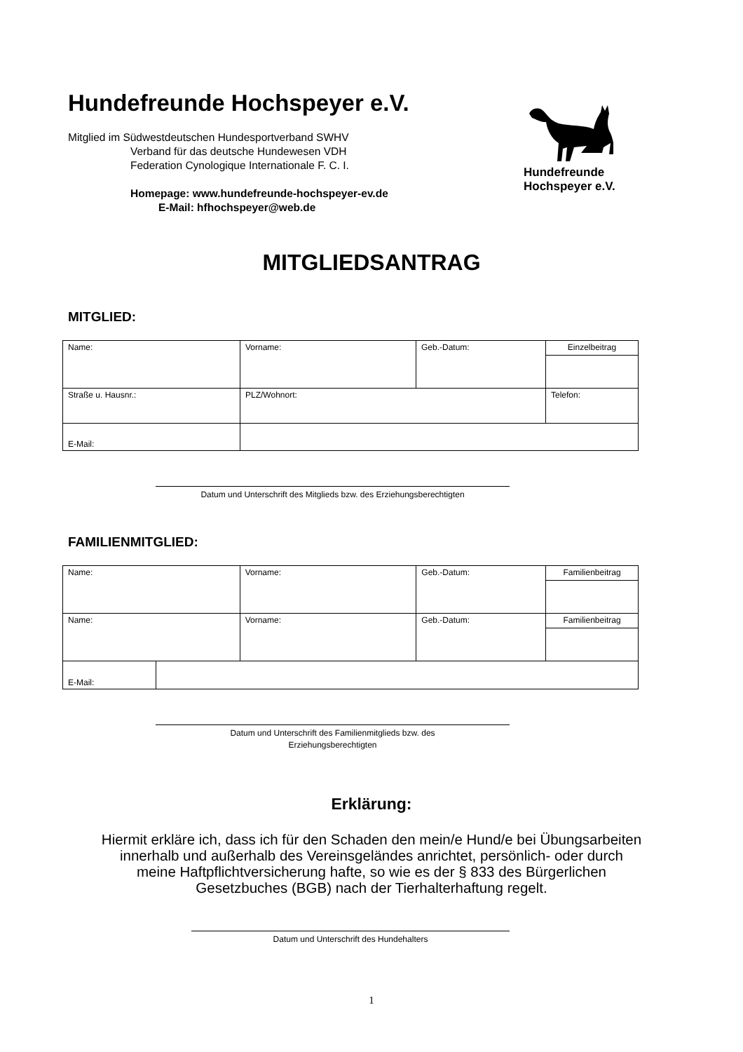Hundefreunde Hochspeyer e.V.
Mitglied im Südwestdeutschen Hundesportverband SWHV
Verband für das deutsche Hundewesen VDH
Federation Cynologique Internationale F. C. I.
Homepage: www.hundefreunde-hochspeyer-ev.de
E-Mail: hfhochspeyer@web.de
Hundefreunde
Hochspeyer e.V.
MITGLIEDSANTRAG
MITGLIED:
| Name: | Vorname: | Geb.-Datum: | Einzelbeitrag |
| Straße u. Hausnr.: | PLZ/Wohnort: | | Telefon: |
| E-Mail: | | | |
Datum und Unterschrift des Mitglieds bzw. des Erziehungsberechtigten
FAMILIENMITGLIED:
| Name: | Vorname: | Geb.-Datum: | Familienbeitrag |
| Name: | Vorname: | Geb.-Datum: | Familienbeitrag |
| E-Mail: | |
Datum und Unterschrift des Familienmitglieds bzw. des
Erziehungsberechtigten
Erklärung:
Hiermit erkläre ich, dass ich für den Schaden den mein/e Hund/e bei Übungsarbeiten
innerhalb und außerhalb des Vereinsgeländes anrichtet, persönlich- oder durch
meine Haftpflichtversicherung hafte, so wie es der § 833 des Bürgerlichen
Gesetzbuches (BGB) nach der Tierhalterhaftung regelt.
Datum und Unterschrift des Hundehalters
1